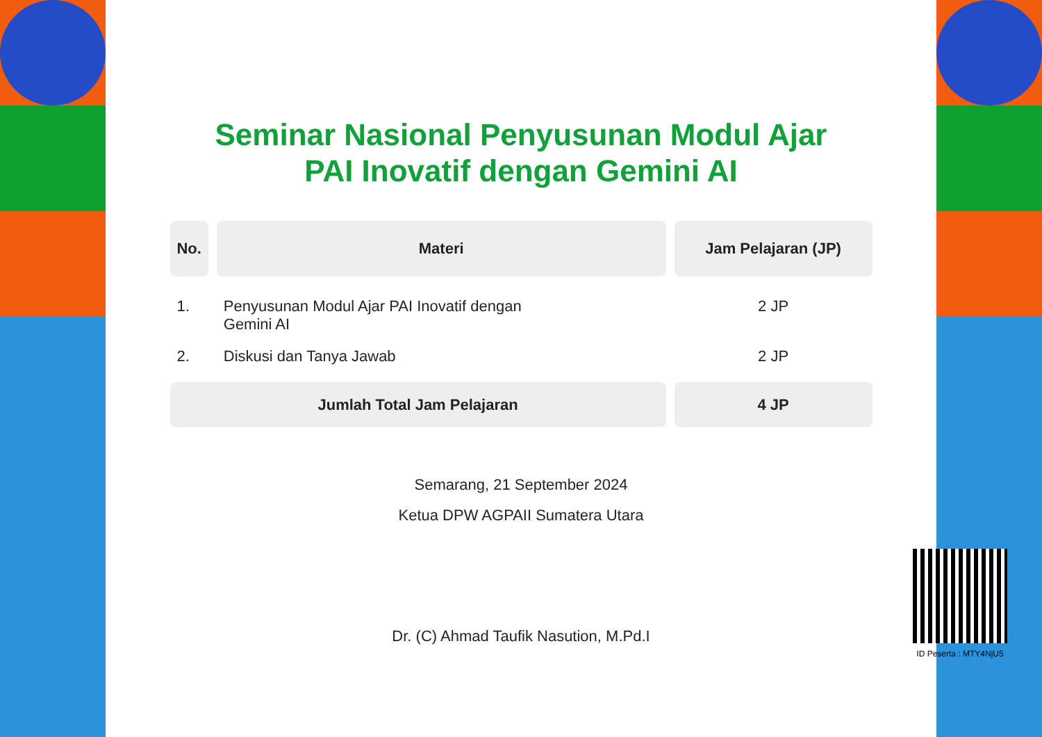Seminar Nasional Penyusunan Modul Ajar
PAI Inovatif dengan Gemini AI
| No. | Materi | Jam Pelajaran (JP) |
| --- | --- | --- |
| 1. | Penyusunan Modul Ajar PAI Inovatif dengan Gemini AI | 2 JP |
| 2. | Diskusi dan Tanya Jawab | 2 JP |
| Jumlah Total Jam Pelajaran | | 4 JP |
Semarang, 21 September 2024
Ketua DPW AGPAII Sumatera Utara
Dr. (C) Ahmad Taufik Nasution, M.Pd.I
ID Peserta : MTY4NjU5